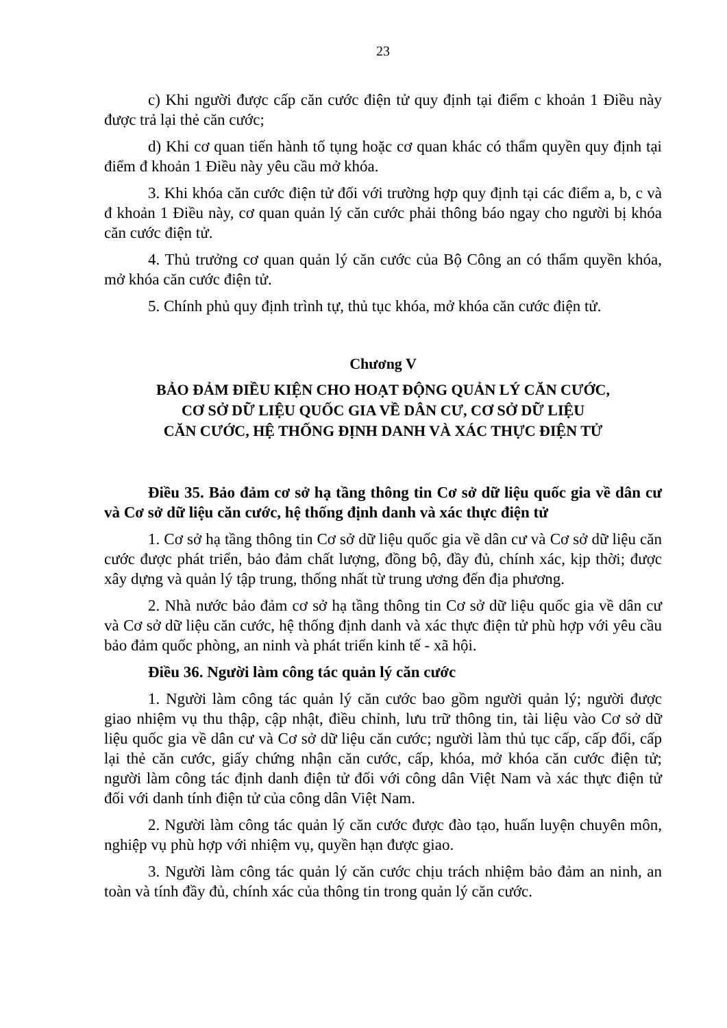23
c) Khi người được cấp căn cước điện tử quy định tại điểm c khoản 1 Điều này được trả lại thẻ căn cước;
d) Khi cơ quan tiến hành tố tụng hoặc cơ quan khác có thẩm quyền quy định tại điểm đ khoản 1 Điều này yêu cầu mở khóa.
3. Khi khóa căn cước điện tử đối với trường hợp quy định tại các điểm a, b, c và đ khoản 1 Điều này, cơ quan quản lý căn cước phải thông báo ngay cho người bị khóa căn cước điện tử.
4. Thủ trưởng cơ quan quản lý căn cước của Bộ Công an có thẩm quyền khóa, mở khóa căn cước điện tử.
5. Chính phủ quy định trình tự, thủ tục khóa, mở khóa căn cước điện tử.
Chương V
BẢO ĐẢM ĐIỀU KIỆN CHO HOẠT ĐỘNG QUẢN LÝ CĂN CƯỚC,
CƠ SỞ DỮ LIỆU QUỐC GIA VỀ DÂN CƯ, CƠ SỞ DỮ LIỆU
CĂN CƯỚC, HỆ THỐNG ĐỊNH DANH VÀ XÁC THỰC ĐIỆN TỬ
Điều 35. Bảo đảm cơ sở hạ tầng thông tin Cơ sở dữ liệu quốc gia về dân cư và Cơ sở dữ liệu căn cước, hệ thống định danh và xác thực điện tử
1. Cơ sở hạ tầng thông tin Cơ sở dữ liệu quốc gia về dân cư và Cơ sở dữ liệu căn cước được phát triển, bảo đảm chất lượng, đồng bộ, đầy đủ, chính xác, kịp thời; được xây dựng và quản lý tập trung, thống nhất từ trung ương đến địa phương.
2. Nhà nước bảo đảm cơ sở hạ tầng thông tin Cơ sở dữ liệu quốc gia về dân cư và Cơ sở dữ liệu căn cước, hệ thống định danh và xác thực điện tử phù hợp với yêu cầu bảo đảm quốc phòng, an ninh và phát triển kinh tế - xã hội.
Điều 36. Người làm công tác quản lý căn cước
1. Người làm công tác quản lý căn cước bao gồm người quản lý; người được giao nhiệm vụ thu thập, cập nhật, điều chỉnh, lưu trữ thông tin, tài liệu vào Cơ sở dữ liệu quốc gia về dân cư và Cơ sở dữ liệu căn cước; người làm thủ tục cấp, cấp đổi, cấp lại thẻ căn cước, giấy chứng nhận căn cước, cấp, khóa, mở khóa căn cước điện tử; người làm công tác định danh điện tử đối với công dân Việt Nam và xác thực điện tử đối với danh tính điện tử của công dân Việt Nam.
2. Người làm công tác quản lý căn cước được đào tạo, huấn luyện chuyên môn, nghiệp vụ phù hợp với nhiệm vụ, quyền hạn được giao.
3. Người làm công tác quản lý căn cước chịu trách nhiệm bảo đảm an ninh, an toàn và tính đầy đủ, chính xác của thông tin trong quản lý căn cước.